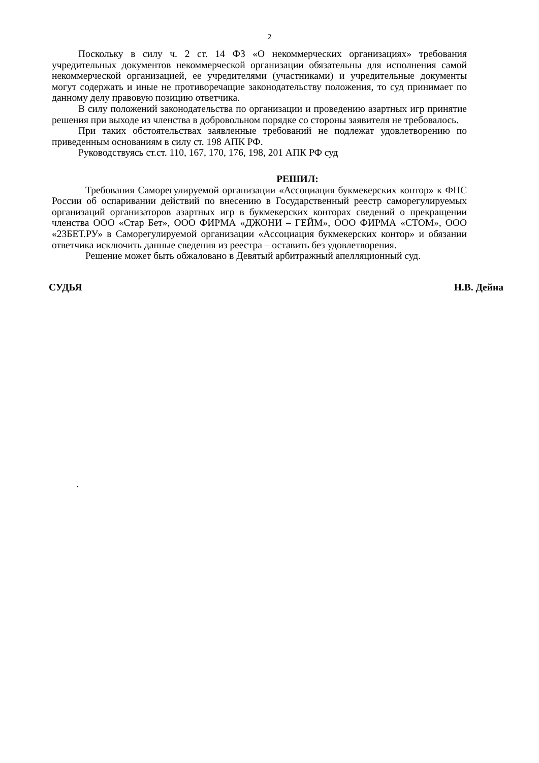2
Поскольку в силу ч. 2 ст. 14 ФЗ «О некоммерческих организациях» требования учредительных документов некоммерческой организации обязательны для исполнения самой некоммерческой организацией, ее учредителями (участниками) и учредительные документы могут содержать и иные не противоречащие законодательству положения, то суд принимает по данному делу правовую позицию ответчика.
В силу положений законодательства по организации и проведению азартных игр принятие решения при выходе из членства в добровольном порядке со стороны заявителя не требовалось.
При таких обстоятельствах заявленные требований не подлежат удовлетворению по приведенным основаниям в силу ст. 198 АПК РФ.
Руководствуясь ст.ст. 110, 167, 170, 176, 198, 201 АПК РФ суд
РЕШИЛ:
Требования Саморегулируемой организации «Ассоциация букмекерских контор» к ФНС России об оспаривании действий по внесению в Государственный реестр саморегулируемых организаций организаторов азартных игр в букмекерских конторах сведений о прекращении членства ООО «Стар Бет», ООО ФИРМА «ДЖОНИ – ГЕЙМ», ООО ФИРМА «СТОМ», ООО «23БЕТ.РУ» в Саморегулируемой организации «Ассоциация букмекерских контор» и обязании ответчика исключить данные сведения из реестра – оставить без удовлетворения.
Решение может быть обжаловано в Девятый арбитражный апелляционный суд.
СУДЬЯ Н.В. Дейна
.